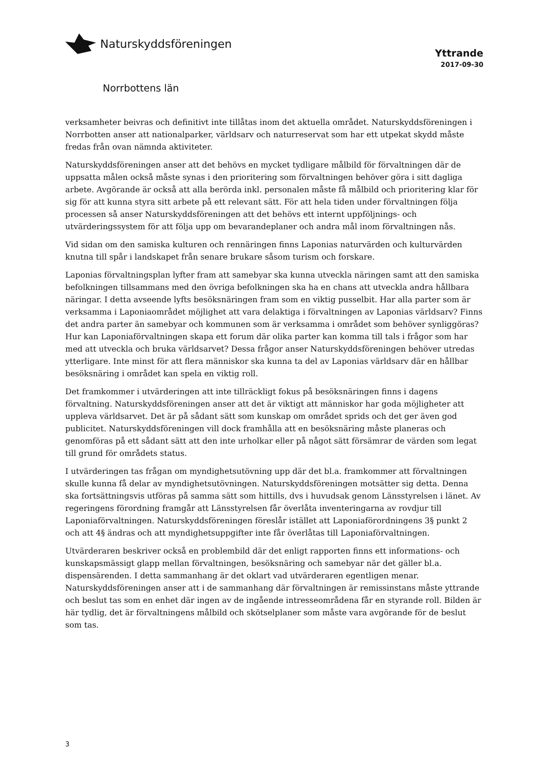Naturskyddsföreningen
Yttrande
2017-09-30
Norrbottens län
verksamheter beivras och definitivt inte tillåtas inom det aktuella området. Naturskyddsföreningen i Norrbotten anser att nationalparker, världsarv och naturreservat som har ett utpekat skydd måste fredas från ovan nämnda aktiviteter.
Naturskyddsföreningen anser att det behövs en mycket tydligare målbild för förvaltningen där de uppsatta målen också måste synas i den prioritering som förvaltningen behöver göra i sitt dagliga arbete. Avgörande är också att alla berörda inkl. personalen måste få målbild och prioritering klar för sig för att kunna styra sitt arbete på ett relevant sätt. För att hela tiden under förvaltningen följa processen så anser Naturskyddsföreningen att det behövs ett internt uppföljnings- och utvärderingssystem för att följa upp om bevarandeplaner och andra mål inom förvaltningen nås.
Vid sidan om den samiska kulturen och rennäringen finns Laponias naturvärden och kulturvärden knutna till spår i landskapet från senare brukare såsom turism och forskare.
Laponias förvaltningsplan lyfter fram att samebyar ska kunna utveckla näringen samt att den samiska befolkningen tillsammans med den övriga befolkningen ska ha en chans att utveckla andra hållbara näringar. I detta avseende lyfts besöksnäringen fram som en viktig pusselbit. Har alla parter som är verksamma i Laponiaområdet möjlighet att vara delaktiga i förvaltningen av Laponias världsarv? Finns det andra parter än samebyar och kommunen som är verksamma i området som behöver synliggöras? Hur kan Laponiaförvaltningen skapa ett forum där olika parter kan komma till tals i frågor som har med att utveckla och bruka världsarvet? Dessa frågor anser Naturskyddsföreningen behöver utredas ytterligare. Inte minst för att flera människor ska kunna ta del av Laponias världsarv där en hållbar besöksnäring i området kan spela en viktig roll.
Det framkommer i utvärderingen att inte tillräckligt fokus på besöksnäringen finns i dagens förvaltning. Naturskyddsföreningen anser att det är viktigt att människor har goda möjligheter att uppleva världsarvet. Det är på sådant sätt som kunskap om området sprids och det ger även god publicitet. Naturskyddsföreningen vill dock framhålla att en besöksnäring måste planeras och genomföras på ett sådant sätt att den inte urholkar eller på något sätt försämrar de värden som legat till grund för områdets status.
I utvärderingen tas frågan om myndighetsutövning upp där det bl.a. framkommer att förvaltningen skulle kunna få delar av myndighetsutövningen. Naturskyddsföreningen motsätter sig detta. Denna ska fortsättningsvis utföras på samma sätt som hittills, dvs i huvudsak genom Länsstyrelsen i länet. Av regeringens förordning framgår att Länsstyrelsen får överlåta inventeringarna av rovdjur till Laponiaförvaltningen. Naturskyddsföreningen föreslår istället att Laponiaförordningens 3§ punkt 2 och att 4§ ändras och att myndighetsuppgifter inte får överlåtas till Laponiaförvaltningen.
Utvärderaren beskriver också en problembild där det enligt rapporten finns ett informations- och kunskapsmässigt glapp mellan förvaltningen, besöksnäring och samebyar när det gäller bl.a. dispensärenden. I detta sammanhang är det oklart vad utvärderaren egentligen menar. Naturskyddsföreningen anser att i de sammanhang där förvaltningen är remissinstans måste yttrande och beslut tas som en enhet där ingen av de ingående intresseområdena får en styrande roll. Bilden är här tydlig, det är förvaltningens målbild och skötselplaner som måste vara avgörande för de beslut som tas.
3